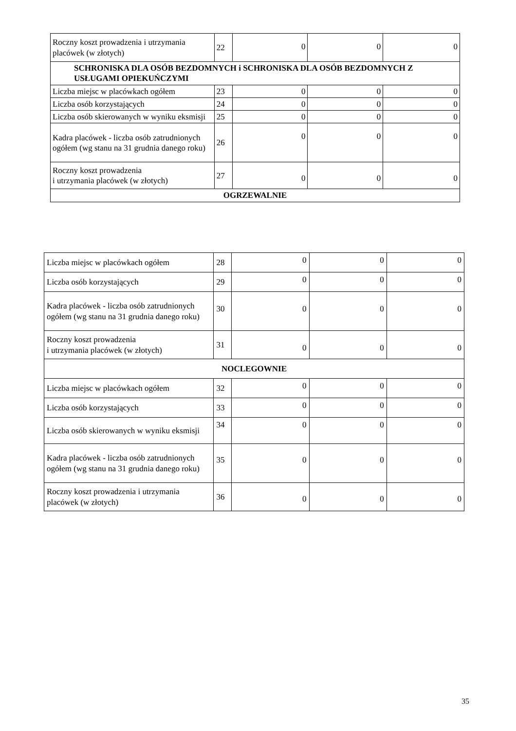| Roczny koszt prowadzenia i utrzymania placówek (w złotych) | 22 | 0 | 0 | 0 |
| SCHRONISKA DLA OSÓB BEZDOMNYCH i SCHRONISKA DLA OSÓB BEZDOMNYCH Z USŁUGAMI OPIEKUŃCZYMI | | | | |
| Liczba miejsc w placówkach ogółem | 23 | 0 | 0 | 0 |
| Liczba osób korzystających | 24 | 0 | 0 | 0 |
| Liczba osób skierowanych w wyniku eksmisji | 25 | 0 | 0 | 0 |
| Kadra placówek - liczba osób zatrudnionych ogółem (wg stanu na 31 grudnia danego roku) | 26 | 0 | 0 | 0 |
| Roczny koszt prowadzenia i utrzymania placówek (w złotych) | 27 | 0 | 0 | 0 |
| OGRZEWALNIE | | | | |
| Liczba miejsc w placówkach ogółem | 28 | 0 | 0 | 0 |
| Liczba osób korzystających | 29 | 0 | 0 | 0 |
| Kadra placówek - liczba osób zatrudnionych ogółem (wg stanu na 31 grudnia danego roku) | 30 | 0 | 0 | 0 |
| Roczny koszt prowadzenia i utrzymania placówek (w złotych) | 31 | 0 | 0 | 0 |
| NOCLEGOWNIE | | | | |
| Liczba miejsc w placówkach ogółem | 32 | 0 | 0 | 0 |
| Liczba osób korzystających | 33 | 0 | 0 | 0 |
| Liczba osób skierowanych w wyniku eksmisji | 34 | 0 | 0 | 0 |
| Kadra placówek - liczba osób zatrudnionych ogółem (wg stanu na 31 grudnia danego roku) | 35 | 0 | 0 | 0 |
| Roczny koszt prowadzenia i utrzymania placówek (w złotych) | 36 | 0 | 0 | 0 |
35